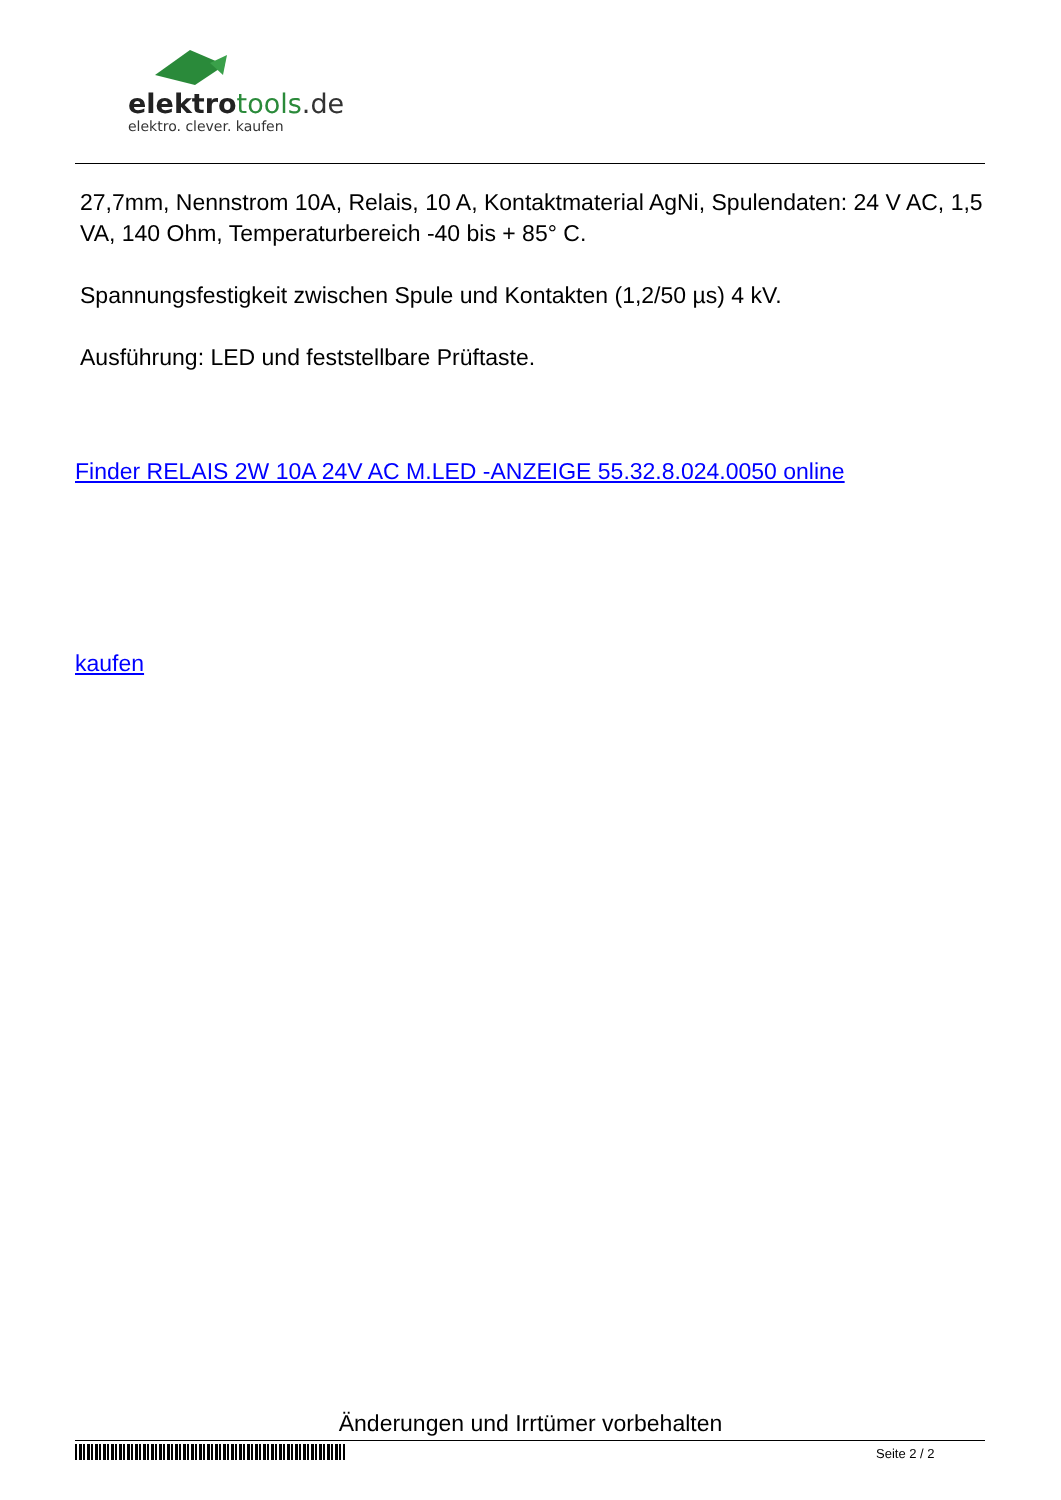elektro tools.de
elektro. clever. kaufen
27,7mm, Nennstrom 10A, Relais, 10 A, Kontaktmaterial AgNi, Spulendaten: 24 V AC, 1,5 VA, 140 Ohm, Temperaturbereich -40 bis + 85° C.
Spannungsfestigkeit zwischen Spule und Kontakten (1,2/50 µs) 4 kV.
Ausführung: LED und feststellbare Prüftaste.
Finder RELAIS 2W 10A 24V AC M.LED -ANZEIGE 55.32.8.024.0050 online
kaufen
Änderungen und Irrtümer vorbehalten
Seite 2 / 2